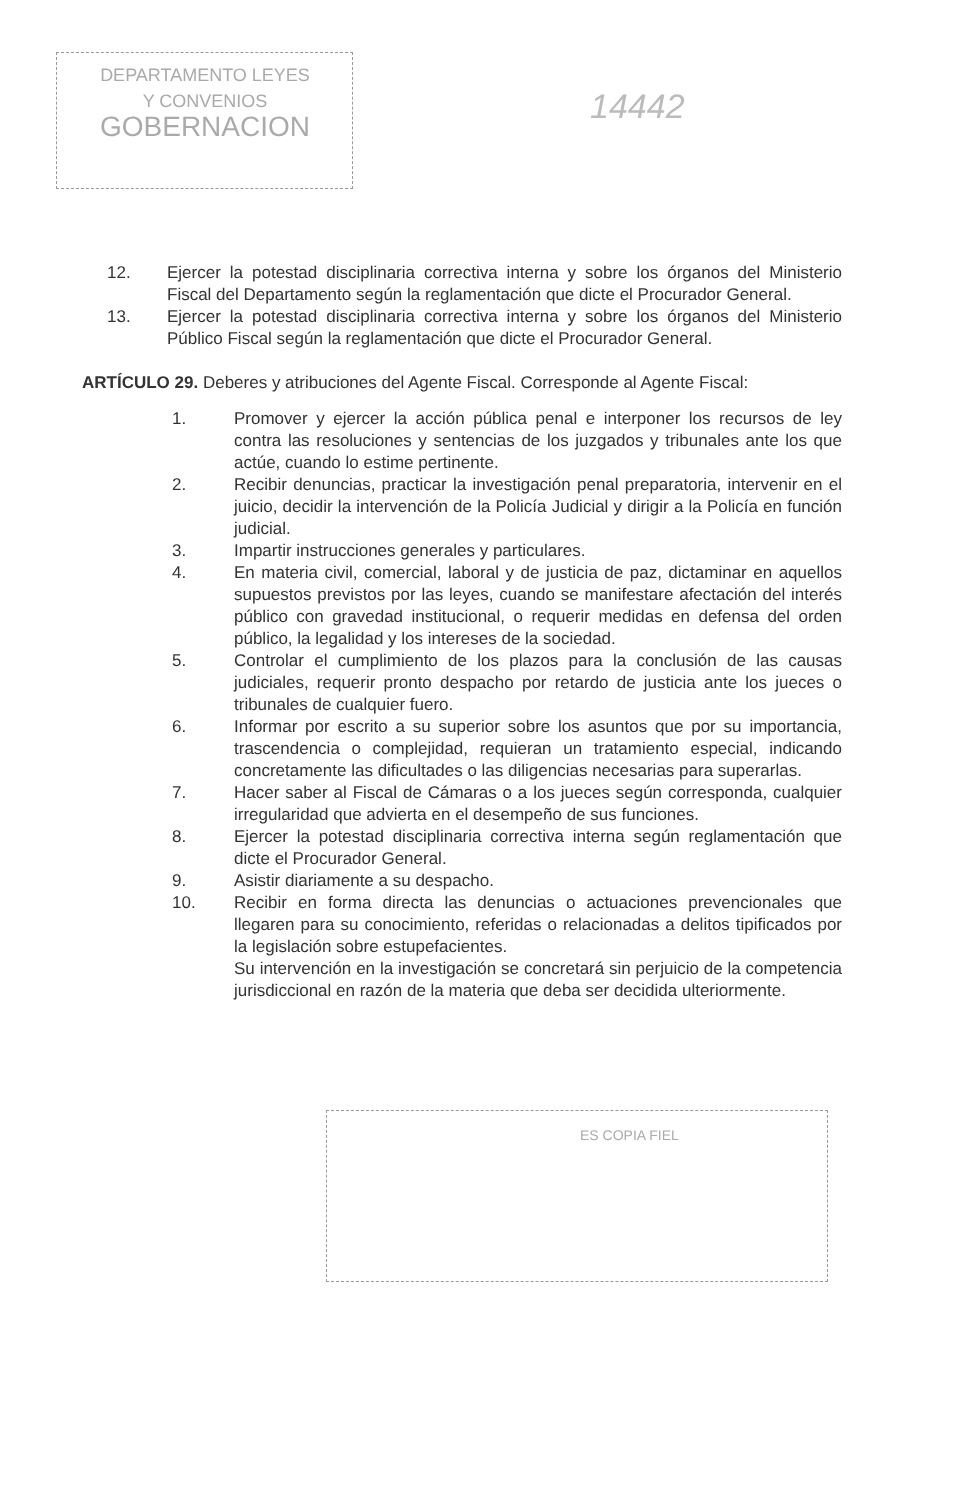DEPARTAMENTO LEYES
Y CONVENIOS
GOBERNACION
14442
12. Ejercer la potestad disciplinaria correctiva interna y sobre los órganos del Ministerio Fiscal del Departamento según la reglamentación que dicte el Procurador General.
13. Ejercer la potestad disciplinaria correctiva interna y sobre los órganos del Ministerio Público Fiscal según la reglamentación que dicte el Procurador General.
ARTÍCULO 29. Deberes y atribuciones del Agente Fiscal. Corresponde al Agente Fiscal:
1. Promover y ejercer la acción pública penal e interponer los recursos de ley contra las resoluciones y sentencias de los juzgados y tribunales ante los que actúe, cuando lo estime pertinente.
2. Recibir denuncias, practicar la investigación penal preparatoria, intervenir en el juicio, decidir la intervención de la Policía Judicial y dirigir a la Policía en función judicial.
3. Impartir instrucciones generales y particulares.
4. En materia civil, comercial, laboral y de justicia de paz, dictaminar en aquellos supuestos previstos por las leyes, cuando se manifestare afectación del interés público con gravedad institucional, o requerir medidas en defensa del orden público, la legalidad y los intereses de la sociedad.
5. Controlar el cumplimiento de los plazos para la conclusión de las causas judiciales, requerir pronto despacho por retardo de justicia ante los jueces o tribunales de cualquier fuero.
6. Informar por escrito a su superior sobre los asuntos que por su importancia, trascendencia o complejidad, requieran un tratamiento especial, indicando concretamente las dificultades o las diligencias necesarias para superarlas.
7. Hacer saber al Fiscal de Cámaras o a los jueces según corresponda, cualquier irregularidad que advierta en el desempeño de sus funciones.
8. Ejercer la potestad disciplinaria correctiva interna según reglamentación que dicte el Procurador General.
9. Asistir diariamente a su despacho.
10. Recibir en forma directa las denuncias o actuaciones prevencionales que llegaren para su conocimiento, referidas o relacionadas a delitos tipificados por la legislación sobre estupefacientes.
Su intervención en la investigación se concretará sin perjuicio de la competencia jurisdiccional en razón de la materia que deba ser decidida ulteriormente.
ES COPIA FIEL